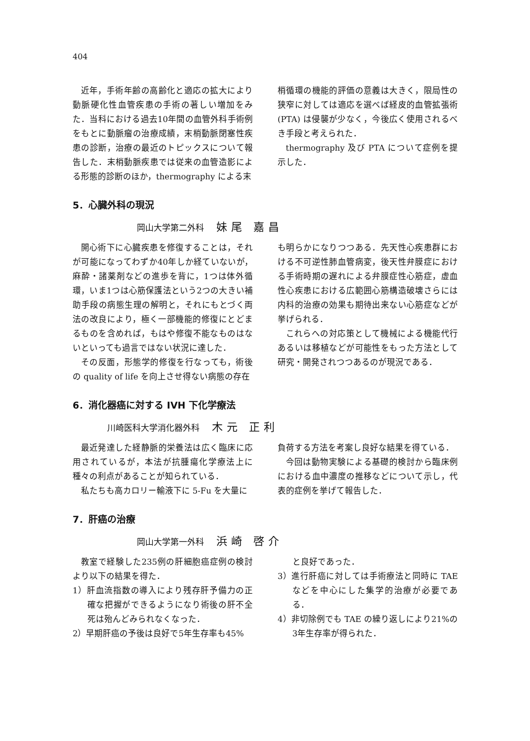404
近年，手術年齢の高齢化と適応の拡大により動脈硬化性血管疾患の手術の著しい増加をみた．当科における過去10年間の血管外科手術例をもとに動脈瘤の治療成績，末梢動脈閉塞性疾患の診断，治療の最近のトピックスについて報告した．末梢動脈疾患では従来の血管造影による形態的診断のほか，thermography による末
梢循環の機能的評価の意義は大きく，限局性の狭窄に対しては適応を選べば経皮的血管拡張術(PTA) は侵襲が少なく，今後広く使用されるべき手段と考えられた．
thermography 及び PTA について症例を提示した．
5．心臓外科の現況
岡山大学第二外科 妹尾 嘉昌
開心術下に心臓疾患を修復することは，それが可能になってわずか40年しか経ていないが，麻酔・諸薬剤などの進歩を背に，1つは体外循環，いま1つは心筋保護法という2つの大きい補助手段の病態生理の解明と，それにもとづく両法の改良により，極く一部機能的修復にとどまるものを含めれば，もはや修復不能なものはないといっても過言ではない状況に達した．
その反面，形態学的修復を行なっても，術後の quality of life を向上させ得ない病態の存在
も明らかになりつつある．先天性心疾患群における不可逆性肺血管病変，後天性弁膜症における手術時期の遅れによる弁膜症性心筋症，虚血性心疾患における広範囲心筋構造破壊さらには内科的治療の効果も期待出来ない心筋症などが挙げられる．
これらへの対応策として機械による機能代行あるいは移植などが可能性をもった方法として研究・開発されつつあるのが現況である．
6．消化器癌に対する IVH 下化学療法
川崎医科大学消化器外科 木元 正利
最近発達した経静脈的栄養法は広く臨床に応用されているが，本法が抗腫瘍化学療法上に種々の利点があることが知られている．
私たちも高カロリー輸液下に 5-Fu を大量に
負荷する方法を考案し良好な結果を得ている．
今回は動物実験による基礎的検討から臨床例における血中濃度の推移などについて示し，代表的症例を挙げて報告した．
7．肝癌の治療
岡山大学第一外科 浜崎 啓介
教室で経験した235例の肝細胞癌症例の検討より以下の結果を得た．
1）肝血流指数の導入により残存肝予備力の正確な把握ができるようになり術後の肝不全死は殆んどみられなくなった．
2）早期肝癌の予後は良好で5年生存率も45%
と良好であった．
3）進行肝癌に対しては手術療法と同時に TAE などを中心にした集学的治療が必要である．
4）非切除例でも TAE の繰り返しにより21%の3年生存率が得られた．